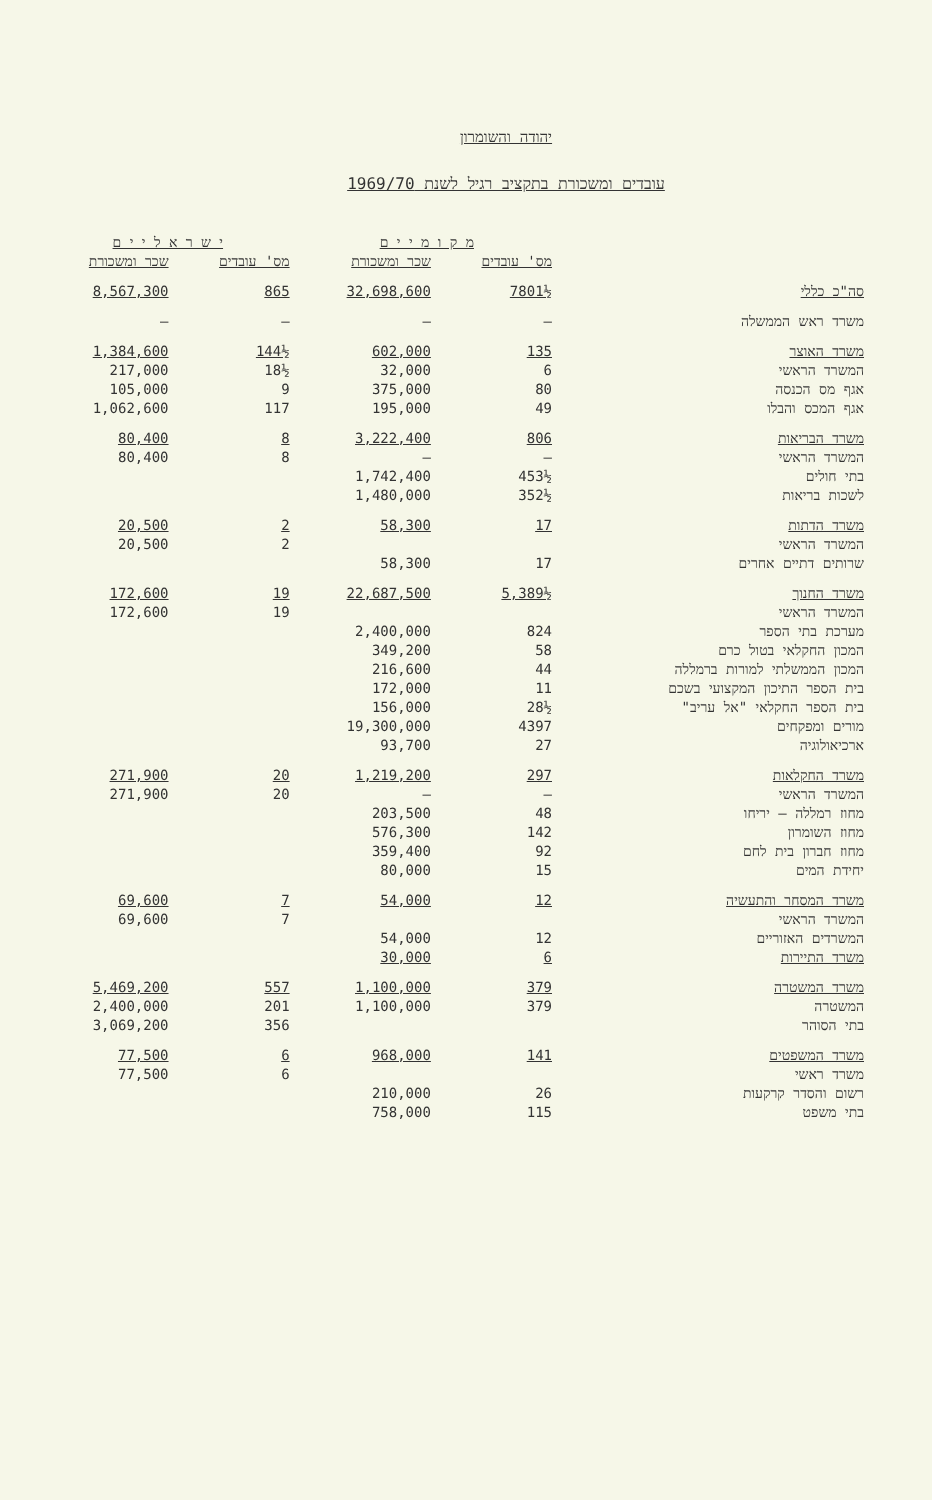יהודה והשומרון
עובדים ומשכורת בתקציב רגיל לשנת 1969/70
| י ש ר א ל י י ם | | מ ק ו מ י י ם | | |
| --- | --- | --- | --- | --- |
| שכר ומשכורת | מס' עובדים | שכר ומשכורת | מס' עובדים | |
| 8,567,300 | 865 | 32,698,600 | 7801½ | סה"כ כללי |
| – | – | – | – | משרד ראש הממשלה |
| 1,384,600 | 144½ | 602,000 | 135 | משרד האוצר |
| 217,000 | 18½ | 32,000 | 6 | המשרד הראשי |
| 105,000 | 9 | 375,000 | 80 | אגף מס הכנסה |
| 1,062,600 | 117 | 195,000 | 49 | אגף המכס והבלו |
| 80,400 | 8 | 3,222,400 | 806 | משרד הבריאות |
| 80,400 | 8 | – | – | המשרד הראשי |
| | | 1,742,400 | 453½ | בתי חולים |
| | | 1,480,000 | 352½ | לשכות בריאות |
| 20,500 | 2 | 58,300 | 17 | משרד הדתות |
| 20,500 | 2 | | | המשרד הראשי |
| | | 58,300 | 17 | שרותים דתיים אחרים |
| 172,600 | 19 | 22,687,500 | 5,389½ | משרד החנוך |
| 172,600 | 19 | | | המשרד הראשי |
| | | 2,400,000 | 824 | מערכת בתי הספר |
| | | 349,200 | 58 | המכון החקלאי בטול כרם |
| | | 216,600 | 44 | המכון הממשלתי למורות ברמללה |
| | | 172,000 | 11 | בית הספר התיכון המקצועי בשכם |
| | | 156,000 | 28½ | בית הספר החקלאי "אל עריב" |
| | | 19,300,000 | 4397 | מורים ומפקחים |
| | | 93,700 | 27 | ארכיאולוגיה |
| 271,900 | 20 | 1,219,200 | 297 | משרד החקלאות |
| 271,900 | 20 | – | – | המשרד הראשי |
| | | 203,500 | 48 | מחוז רמללה – יריחו |
| | | 576,300 | 142 | מחוז השומרון |
| | | 359,400 | 92 | מחוז חברון בית לחם |
| | | 80,000 | 15 | יחידת המים |
| 69,600 | 7 | 54,000 | 12 | משרד המסחר והתעשיה |
| 69,600 | 7 | | | המשרד הראשי |
| | | 54,000 | 12 | המשרדים האזוריים |
| | | 30,000 | 6 | משרד התיירות |
| 5,469,200 | 557 | 1,100,000 | 379 | משרד המשטרה |
| 2,400,000 | 201 | 1,100,000 | 379 | המשטרה |
| 3,069,200 | 356 | | | בתי הסוהר |
| 77,500 | 6 | 968,000 | 141 | משרד המשפטים |
| 77,500 | 6 | | | משרד ראשי |
| | | 210,000 | 26 | רשום והסדר קרקעות |
| | | 758,000 | 115 | בתי משפט |